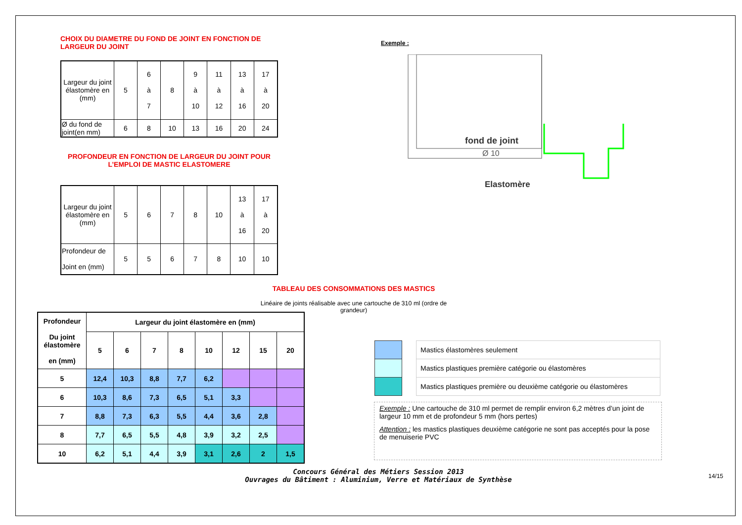CHOIX DU DIAMETRE DU FOND DE JOINT EN FONCTION DE LARGEUR DU JOINT
| Largeur du joint élastomère en (mm) | 5 | 6 à 7 | 8 | 9 à 10 | 11 à 12 | 13 à 16 | 17 à 20 |
| Ø du fond de joint(en mm) | 6 | 8 | 10 | 13 | 16 | 20 | 24 |
PROFONDEUR EN FONCTION DE LARGEUR DU JOINT POUR L’EMPLOI DE MASTIC ELASTOMERE
| Largeur du joint élastomère en (mm) | 5 | 6 | 7 | 8 | 10 | 13 à 16 | 17 à 20 |
| Profondeur de Joint en (mm) | 5 | 5 | 6 | 7 | 8 | 10 | 10 |
Exemple :
fond de joint
Elastomère
Ø 10
TABLEAU DES CONSOMMATIONS DES MASTICS
Linéaire de joints réalisable avec une cartouche de 310 ml (ordre de grandeur)
| Profondeur Du joint élastomère en (mm) | Largeur du joint élastomère en (mm) | | | | | | | |
| --- | --- | --- | --- | --- | --- | --- | --- | --- |
| | 5 | 6 | 7 | 8 | 10 | 12 | 15 | 20 |
| 5 | 12,4 | 10,3 | 8,8 | 7,7 | 6,2 | | | |
| 6 | 10,3 | 8,6 | 7,3 | 6,5 | 5,1 | 3,3 | | |
| 7 | 8,8 | 7,3 | 6,3 | 5,5 | 4,4 | 3,6 | 2,8 | |
| 8 | 7,7 | 6,5 | 5,5 | 4,8 | 3,9 | 3,2 | 2,5 | |
| 10 | 6,2 | 5,1 | 4,4 | 3,9 | 3,1 | 2,6 | 2 | 1,5 |
| | | Mastics élastomères seulement |
| | | Mastics plastiques première catégorie ou élastomères |
| | | Mastics plastiques première ou deuxième catégorie ou élastomères |
Exemple : Une cartouche de 310 ml permet de remplir environ 6,2 mètres d’un joint de largeur 10 mm et de profondeur 5 mm (hors pertes)
Attention : les mastics plastiques deuxième catégorie ne sont pas acceptés pour la pose de menuiserie PVC
Concours Général des Métiers Session 2013
Ouvrages du Bâtiment : Aluminium, Verre et Matériaux de Synthèse
14/15